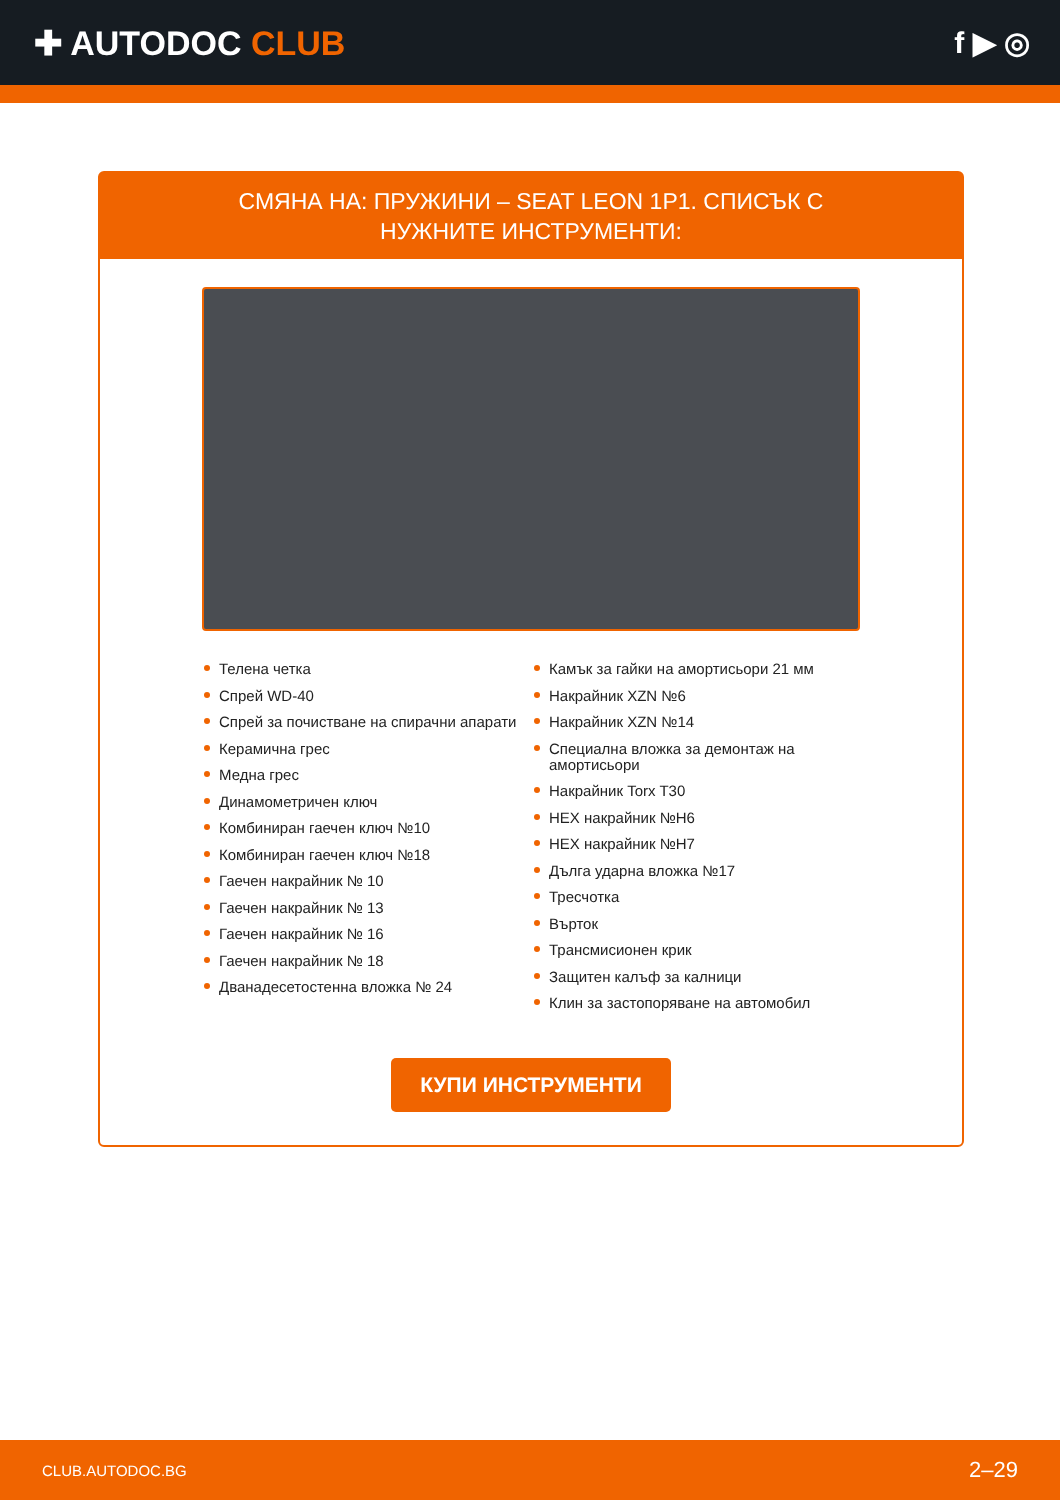✚ AUTODOC CLUB f ▶ ◎
СМЯНА НА: ПРУЖИНИ – SEAT LEON 1P1. СПИСЪК С НУЖНИТЕ ИНСТРУМЕНТИ:
Телена четка
Спрей WD-40
Спрей за почистване на спирачни апарати
Керамична грес
Медна грес
Динамометричен ключ
Комбиниран гаечен ключ №10
Комбиниран гаечен ключ №18
Гаечен накрайник № 10
Гаечен накрайник № 13
Гаечен накрайник № 16
Гаечен накрайник № 18
Дванадесетостенна вложка № 24
Камък за гайки на амортисьори 21 мм
Накрайник XZN №6
Накрайник XZN №14
Специална вложка за демонтаж на амортисьори
Накрайник Torx T30
HEX накрайник №H6
HEX накрайник №H7
Дълга ударна вложка №17
Тресчотка
Върток
Трансмисионен крик
Защитен калъф за калници
Клин за застопоряване на автомобил
КУПИ ИНСТРУМЕНТИ
CLUB.AUTODOC.BG 2–29